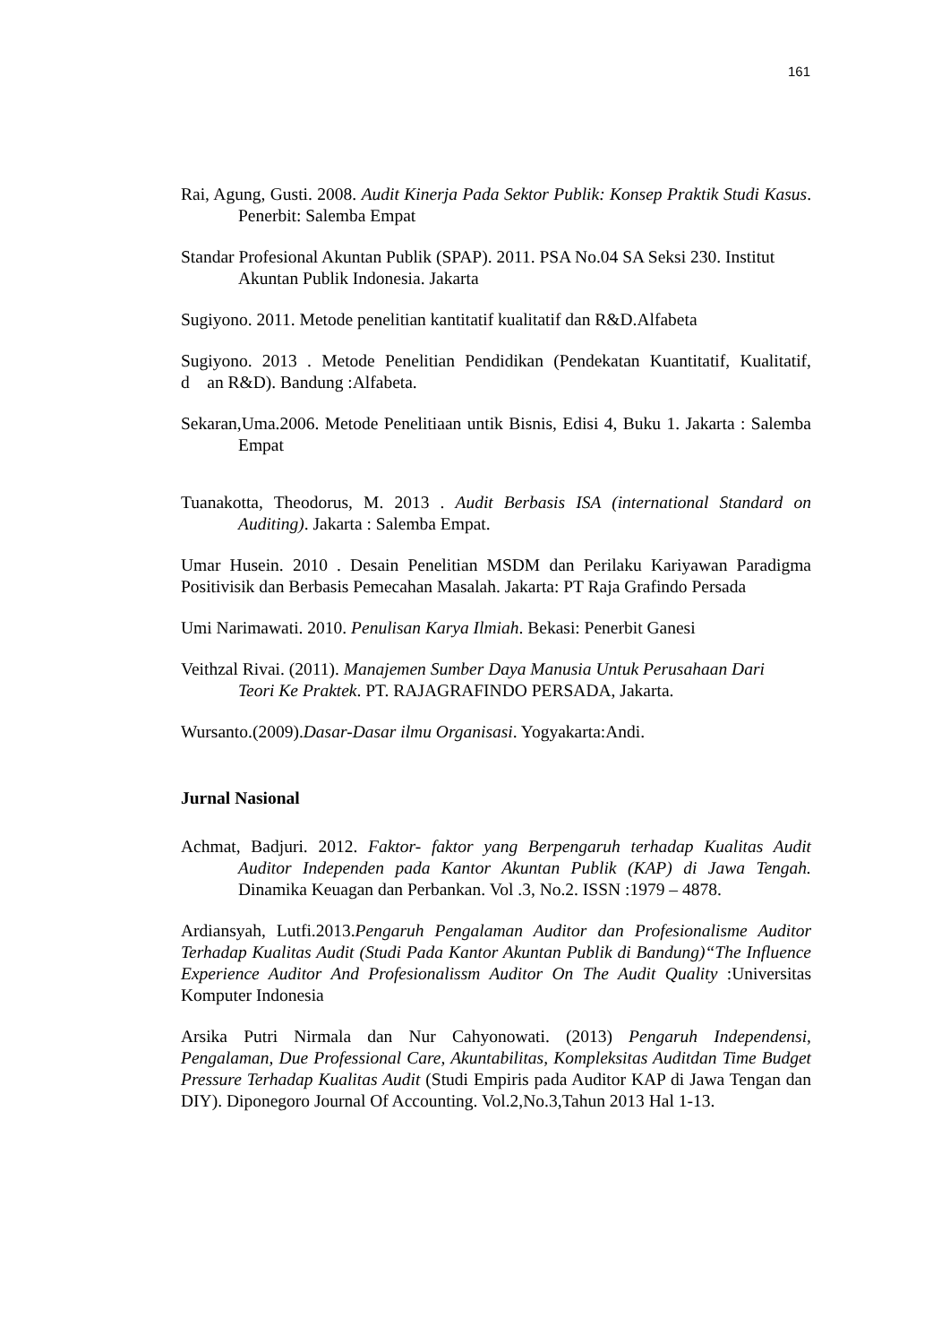161
Rai, Agung, Gusti. 2008. Audit Kinerja Pada Sektor Publik: Konsep Praktik Studi Kasus. Penerbit: Salemba Empat
Standar Profesional Akuntan Publik (SPAP). 2011. PSA No.04 SA Seksi 230. Institut
Akuntan Publik Indonesia. Jakarta
Sugiyono. 2011. Metode penelitian kantitatif kualitatif dan R&D.Alfabeta
Sugiyono. 2013 . Metode Penelitian Pendidikan (Pendekatan Kuantitatif, Kualitatif, d an R&D). Bandung :Alfabeta.
Sekaran,Uma.2006. Metode Penelitiaan untik Bisnis, Edisi 4, Buku 1. Jakarta : Salemba Empat
Tuanakotta, Theodorus, M. 2013 . Audit Berbasis ISA (international Standard on Auditing). Jakarta : Salemba Empat.
Umar Husein. 2010 . Desain Penelitian MSDM dan Perilaku Kariyawan Paradigma Positivisik dan Berbasis Pemecahan Masalah. Jakarta: PT Raja Grafindo Persada
Umi Narimawati. 2010. Penulisan Karya Ilmiah. Bekasi: Penerbit Ganesi
Veithzal Rivai. (2011). Manajemen Sumber Daya Manusia Untuk Perusahaan Dari
Teori Ke Praktek. PT. RAJAGRAFINDO PERSADA, Jakarta.
Wursanto.(2009).Dasar-Dasar ilmu Organisasi. Yogyakarta:Andi.
Jurnal Nasional
Achmat, Badjuri. 2012. Faktor- faktor yang Berpengaruh terhadap Kualitas Audit Auditor Independen pada Kantor Akuntan Publik (KAP) di Jawa Tengah. Dinamika Keuagan dan Perbankan. Vol .3, No.2. ISSN :1979 – 4878.
Ardiansyah, Lutfi.2013.Pengaruh Pengalaman Auditor dan Profesionalisme Auditor Terhadap Kualitas Audit (Studi Pada Kantor Akuntan Publik di Bandung)“The Influence Experience Auditor And Profesionalissm Auditor On The Audit Quality :Universitas Komputer Indonesia
Arsika Putri Nirmala dan Nur Cahyonowati. (2013) Pengaruh Independensi, Pengalaman, Due Professional Care, Akuntabilitas, Kompleksitas Auditdan Time Budget Pressure Terhadap Kualitas Audit (Studi Empiris pada Auditor KAP di Jawa Tengan dan DIY). Diponegoro Journal Of Accounting. Vol.2,No.3,Tahun 2013 Hal 1-13.